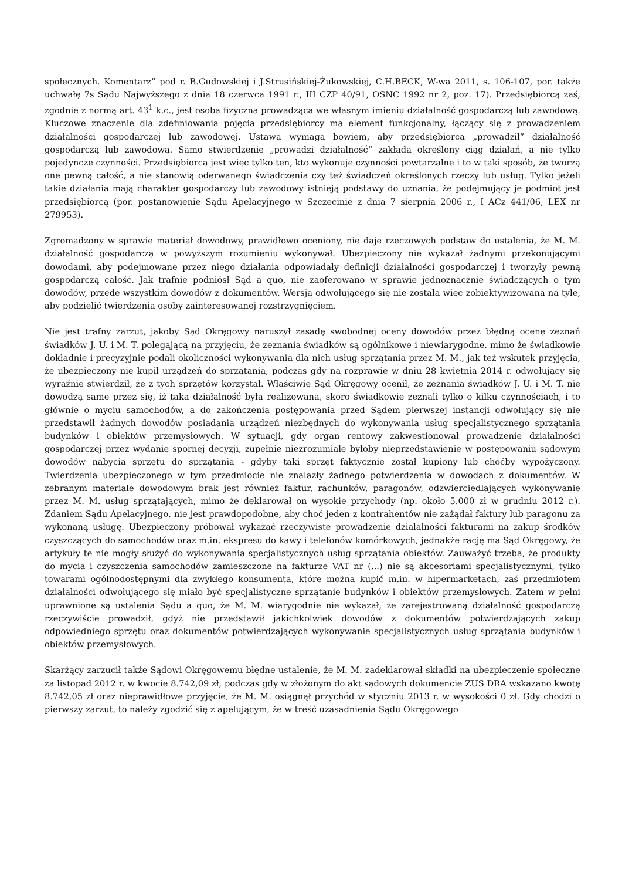społecznych. Komentarz” pod r. B.Gudowskiej i J.Strusińskiej-Żukowskiej, C.H.BECK, W-wa 2011, s. 106-107, por. także uchwałę 7s Sądu Najwyższego z dnia 18 czerwca 1991 r., III CZP 40/91, OSNC 1992 nr 2, poz. 17). Przedsiębiorcą zaś, zgodnie z normą art. 43<sup>1</sup> k.c., jest osoba fizyczna prowadząca we własnym imieniu działalność gospodarczą lub zawodową. Kluczowe znaczenie dla zdefiniowania pojęcia przedsiębiorcy ma element funkcjonalny, łączący się z prowadzeniem działalności gospodarczej lub zawodowej. Ustawa wymaga bowiem, aby przedsiębiorca „prowadził” działalność gospodarczą lub zawodową. Samo stwierdzenie „prowadzi działalność” zakłada określony ciąg działań, a nie tylko pojedyncze czynności. Przedsiębiorcą jest więc tylko ten, kto wykonuje czynności powtarzalne i to w taki sposób, że tworzą one pewną całość, a nie stanowią oderwanego świadczenia czy też świadczeń określonych rzeczy lub usług. Tylko jeżeli takie działania mają charakter gospodarczy lub zawodowy istnieją podstawy do uznania, że podejmujący je podmiot jest przedsiębiorcą (por. postanowienie Sądu Apelacyjnego w Szczecinie z dnia 7 sierpnia 2006 r., I ACz 441/06, LEX nr 279953).
Zgromadzony w sprawie materiał dowodowy, prawidłowo oceniony, nie daje rzeczowych podstaw do ustalenia, że M. M. działalność gospodarczą w powyższym rozumieniu wykonywał. Ubezpieczony nie wykazał żadnymi przekonującymi dowodami, aby podejmowane przez niego działania odpowiadały definicji działalności gospodarczej i tworzyły pewną gospodarczą całość. Jak trafnie podniósł Sąd a quo, nie zaoferowano w sprawie jednoznacznie świadczących o tym dowodów, przede wszystkim dowodów z dokumentów. Wersja odwołującego się nie została więc zobiektywizowana na tyle, aby podzielić twierdzenia osoby zainteresowanej rozstrzygnięciem.
Nie jest trafny zarzut, jakoby Sąd Okręgowy naruszył zasadę swobodnej oceny dowodów przez błędną ocenę zeznań świadków J. U. i M. T. polegającą na przyjęciu, że zeznania świadków są ogólnikowe i niewiarygodne, mimo że świadkowie dokładnie i precyzyjnie podali okoliczności wykonywania dla nich usług sprzątania przez M. M., jak też wskutek przyjęcia, że ubezpieczony nie kupił urządzeń do sprzątania, podczas gdy na rozprawie w dniu 28 kwietnia 2014 r. odwołujący się wyraźnie stwierdził, że z tych sprzętów korzystał. Właściwie Sąd Okręgowy ocenił, że zeznania świadków J. U. i M. T. nie dowodzą same przez się, iż taka działalność była realizowana, skoro świadkowie zeznali tylko o kilku czynnościach, i to głównie o myciu samochodów, a do zakończenia postępowania przed Sądem pierwszej instancji odwołujący się nie przedstawił żadnych dowodów posiadania urządzeń niezbędnych do wykonywania usług specjalistycznego sprzątania budynków i obiektów przemysłowych. W sytuacji, gdy organ rentowy zakwestionował prowadzenie działalności gospodarczej przez wydanie spornej decyzji, zupełnie niezrozumiałe byłoby nieprzedstawienie w postępowaniu sądowym dowodów nabycia sprzętu do sprzątania - gdyby taki sprzęt faktycznie został kupiony lub choćby wypożyczony. Twierdzenia ubezpieczonego w tym przedmiocie nie znalazły żadnego potwierdzenia w dowodach z dokumentów. W zebranym materiale dowodowym brak jest również faktur, rachunków, paragonów, odzwierciedlających wykonywanie przez M. M. usług sprzątających, mimo że deklarował on wysokie przychody (np. około 5.000 zł w grudniu 2012 r.). Zdaniem Sądu Apelacyjnego, nie jest prawdopodobne, aby choć jeden z kontrahentów nie zażądał faktury lub paragonu za wykonaną usługę. Ubezpieczony próbował wykazać rzeczywiste prowadzenie działalności fakturami na zakup środków czyszczących do samochodów oraz m.in. ekspresu do kawy i telefonów komórkowych, jednakże rację ma Sąd Okręgowy, że artykuły te nie mogły służyć do wykonywania specjalistycznych usług sprzątania obiektów. Zauważyć trzeba, że produkty do mycia i czyszczenia samochodów zamieszczone na fakturze VAT nr (...) nie są akcesoriami specjalistycznymi, tylko towarami ogólnodostępnymi dla zwykłego konsumenta, które można kupić m.in. w hipermarketach, zaś przedmiotem działalności odwołującego się miało być specjalistyczne sprzątanie budynków i obiektów przemysłowych. Zatem w pełni uprawnione są ustalenia Sądu a quo, że M. M. wiarygodnie nie wykazał, że zarejestrowaną działalność gospodarczą rzeczywiście prowadził, gdyż nie przedstawił jakichkolwiek dowodów z dokumentów potwierdzających zakup odpowiedniego sprzętu oraz dokumentów potwierdzających wykonywanie specjalistycznych usług sprzątania budynków i obiektów przemysłowych.
Skarżący zarzucił także Sądowi Okręgowemu błędne ustalenie, że M. M. zadeklarował składki na ubezpieczenie społeczne za listopad 2012 r. w kwocie 8.742,09 zł, podczas gdy w złożonym do akt sądowych dokumencie ZUS DRA wskazano kwotę 8.742,05 zł oraz nieprawidłowe przyjęcie, że M. M. osiągnął przychód w styczniu 2013 r. w wysokości 0 zł. Gdy chodzi o pierwszy zarzut, to należy zgodzić się z apelującym, że w treść uzasadnienia Sądu Okręgowego